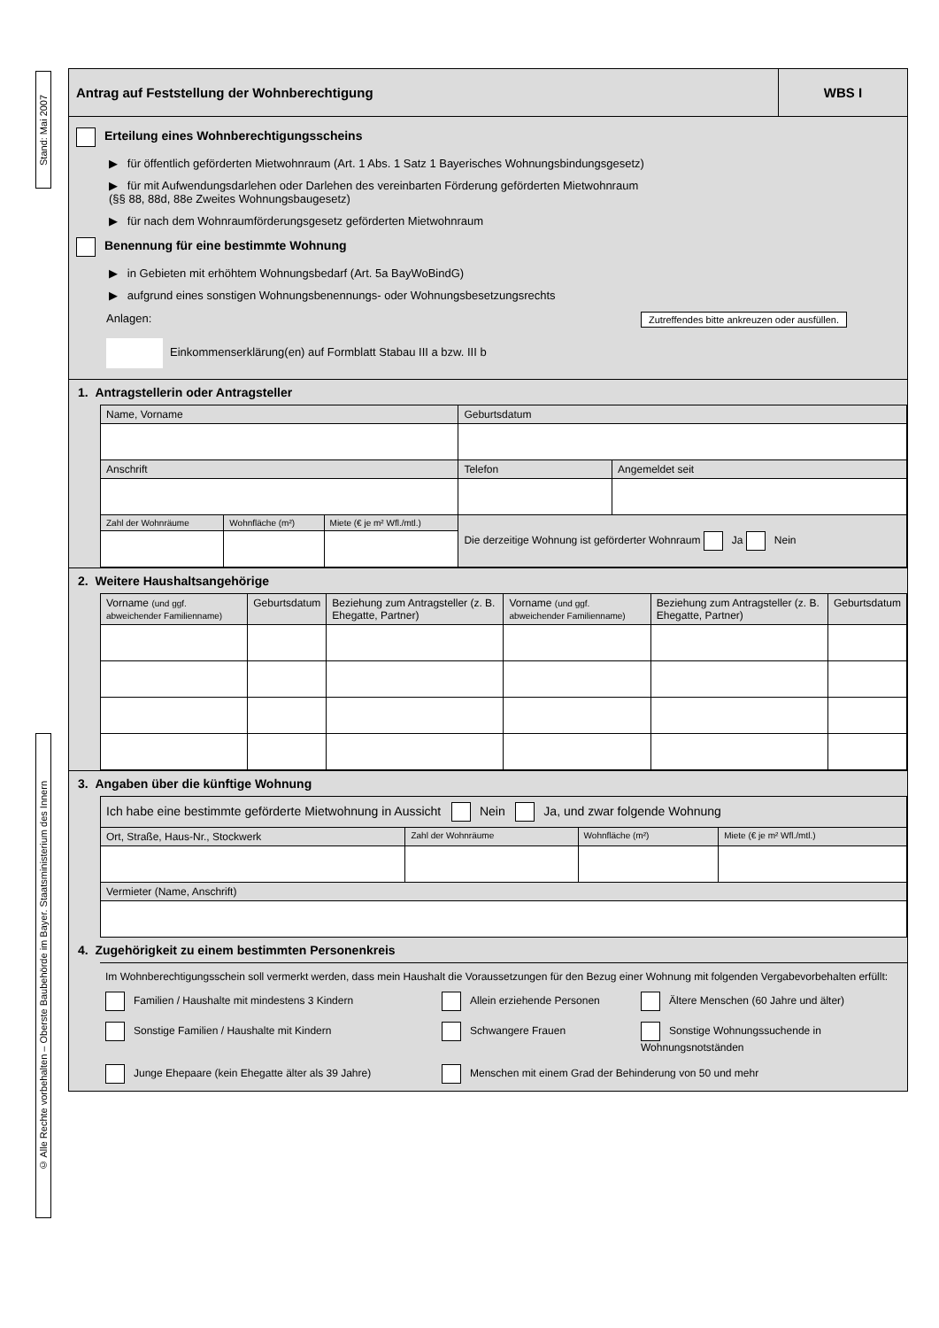Stand: Mai 2007
© Alle Rechte vorbehalten – Oberste Baubehörde im Bayer. Staatsministerium des Innern
Antrag auf Feststellung der Wohnberechtigung
WBS I
Erteilung eines Wohnberechtigungsscheins
▶ für öffentlich geförderten Mietwohnraum (Art. 1 Abs. 1 Satz 1 Bayerisches Wohnungsbindungsgesetz)
▶ für mit Aufwendungsdarlehen oder Darlehen des vereinbarten Förderung geförderten Mietwohnraum
(§§ 88, 88d, 88e Zweites Wohnungsbaugesetz)
▶ für nach dem Wohnraumförderungsgesetz geförderten Mietwohnraum
Benennung für eine bestimmte Wohnung
▶ in Gebieten mit erhöhtem Wohnungsbedarf (Art. 5a BayWoBindG)
▶ aufgrund eines sonstigen Wohnungsbenennungs- oder Wohnungsbesetzungsrechts
Anlagen: Zutreffendes bitte ankreuzen oder ausfüllen.
Einkommenserklärung(en) auf Formblatt Stabau III a bzw. III b
1. Antragstellerin oder Antragsteller
| Name, Vorname | | | | Geburtsdatum | |
| Anschrift | | | | Telefon | Angemeldet seit |
| Zahl der Wohnräume | Wohnfläche (m²) | Miete (€ je m² Wfl./mtl.) | Die derzeitige Wohnung ist geförderter Wohnraum Ja Nein | | |
2. Weitere Haushaltsangehörige
| Vorname (und ggf. abweichender Familienname) | Geburtsdatum | Beziehung zum Antragsteller (z. B. Ehegatte, Partner) | Vorname (und ggf. abweichender Familienname) | Beziehung zum Antragsteller (z. B. Ehegatte, Partner) | Geburtsdatum |
3. Angaben über die künftige Wohnung
| Ich habe eine bestimmte geförderte Mietwohnung in Aussicht Nein Ja, und zwar folgende Wohnung | | | |
| Ort, Straße, Haus-Nr., Stockwerk | Zahl der Wohnräume | Wohnfläche (m²) | Miete (€ je m² Wfl./mtl.) |
| Vermieter (Name, Anschrift) | | | |
4. Zugehörigkeit zu einem bestimmten Personenkreis
Im Wohnberechtigungsschein soll vermerkt werden, dass mein Haushalt die Voraussetzungen für den Bezug einer Wohnung mit folgenden Vergabevorbehalten erfüllt:
Familien / Haushalte mit mindestens 3 Kindern
Allein erziehende Personen
Ältere Menschen (60 Jahre und älter)
Sonstige Familien / Haushalte mit Kindern
Schwangere Frauen
Sonstige Wohnungssuchende in Wohnungsnotständen
Junge Ehepaare (kein Ehegatte älter als 39 Jahre)
Menschen mit einem Grad der Behinderung von 50 und mehr